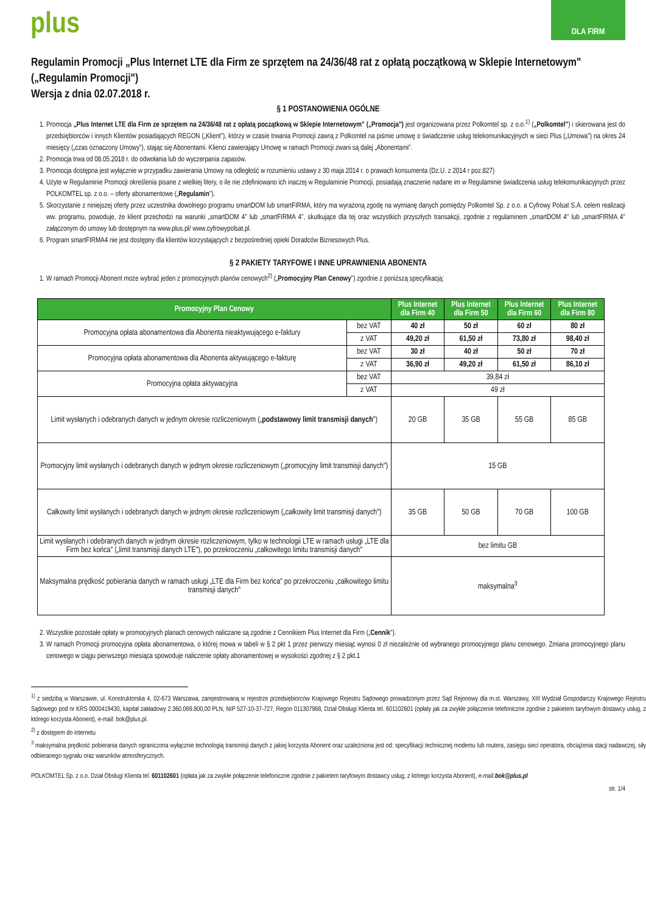plus
DLA FIRM
Regulamin Promocji „Plus Internet LTE dla Firm ze sprzętem na 24/36/48 rat z opłatą początkową w Sklepie Internetowym" („Regulamin Promocji")
Wersja z dnia 02.07.2018 r.
§ 1 POSTANOWIENIA OGÓLNE
1. Promocja „Plus Internet LTE dla Firm ze sprzętem na 24/36/48 rat z opłatą początkową w Sklepie Internetowym" („Promocja") jest organizowana przez Polkomtel sp. z o.o.<sup>1)</sup> („Polkomtel") i skierowana jest do przedsiębiorców i innych Klientów posiadających REGON („Klient"), którzy w czasie trwania Promocji zawrą z Polkomtel na piśmie umowę o świadczenie usług telekomunikacyjnych w sieci Plus („Umowa") na okres 24 miesięcy („czas oznaczony Umowy"), stając się Abonentami. Klienci zawierający Umowę w ramach Promocji zwani są dalej „Abonentami".
2. Promocja trwa od 08.05.2018 r. do odwołania lub do wyczerpania zapasów.
3. Promocja dostępna jest wyłącznie w przypadku zawierania Umowy na odległość w rozumieniu ustawy z 30 maja 2014 r. o prawach konsumenta (Dz.U. z 2014 r poz.827)
4. Użyte w Regulaminie Promocji określenia pisane z wielkiej litery, o ile nie zdefiniowano ich inaczej w Regulaminie Promocji, posiadają znaczenie nadane im w Regulaminie świadczenia usług telekomunikacyjnych przez POLKOMTEL sp. z o.o. – oferty abonamentowe („Regulamin").
5. Skorzystanie z niniejszej oferty przez uczestnika dowolnego programu smartDOM lub smartFIRMA, który ma wyrażoną zgodę na wymianę danych pomiędzy Polkomtel Sp. z o.o. a Cyfrowy Polsat S.A. celem realizacji ww. programu, powoduje, że klient przechodzi na warunki „smartDOM 4" lub „smartFIRMA 4", skutkujące dla tej oraz wszystkich przyszłych transakcji, zgodnie z regulaminem „smartDOM 4" lub „smartFIRMA 4" załączonym do umowy lub dostępnym na www.plus.pl/ www.cyfrowypolsat.pl.
6. Program smartFIRMA4 nie jest dostępny dla klientów korzystających z bezpośredniej opieki Doradców Biznesowych Plus.
§ 2 PAKIETY TARYFOWE I INNE UPRAWNIENIA ABONENTA
1. W ramach Promocji Abonent może wybrać jeden z promocyjnych planów cenowych<sup>2)</sup> („Promocyjny Plan Cenowy") zgodnie z poniższą specyfikacją:
| Promocyjny Plan Cenowy | | Plus Internet dla Firm 40 | Plus Internet dla Firm 50 | Plus Internet dla Firm 60 | Plus Internet dla Firm 80 |
| --- | --- | --- | --- | --- | --- |
| Promocyjna opłata abonamentowa dla Abonenta nieaktywującego e-faktury | bez VAT | 40 zł | 50 zł | 60 zł | 80 zł |
| | z VAT | 49,20 zł | 61,50 zł | 73,80 zł | 98,40 zł |
| Promocyjna opłata abonamentowa dla Abonenta aktywującego e-fakturę | bez VAT | 30 zł | 40 zł | 50 zł | 70 zł |
| | z VAT | 36,90 zł | 49,20 zł | 61,50 zł | 86,10 zł |
| Promocyjna opłata aktywacyjna | bez VAT | 39,84 zł | | | |
| | z VAT | 49 zł | | | |
| Limit wysłanych i odebranych danych w jednym okresie rozliczeniowym („ podstawowy limit transmisji danych ") | | 20 GB | 35 GB | 55 GB | 85 GB |
| Promocyjny limit wysłanych i odebranych danych w jednym okresie rozliczeniowym („promocyjny limit transmisji danych") | | 15 GB | | | |
| Całkowity limit wysłanych i odebranych danych w jednym okresie rozliczeniowym („całkowity limit transmisji danych") | | 35 GB | 50 GB | 70 GB | 100 GB |
| Limit wysłanych i odebranych danych w jednym okresie rozliczeniowym, tylko w technologii LTE w ramach usługi „LTE dla Firm bez końca" („limit transmisji danych LTE"), po przekroczeniu „całkowitego limitu transmisji danych" | | bez limitu GB | | | |
| Maksymalna prędkość pobierania danych w ramach usługi „LTE dla Firm bez końca" po przekroczeniu „całkowitego limitu transmisji danych" | | maksymalna<sup>3</sup> | | | |
2. Wszystkie pozostałe opłaty w promocyjnych planach cenowych naliczane są zgodnie z Cennikiem Plus Internet dla Firm („Cennik").
3. W ramach Promocji promocyjna opłata abonamentowa, o której mowa w tabeli w § 2 pkt 1 przez pierwszy miesiąc wynosi 0 zł niezależnie od wybranego promocyjnego planu cenowego. Zmiana promocyjnego planu cenowego w ciągu pierwszego miesiąca spowoduje naliczenie opłaty abonamentowej w wysokości zgodnej z § 2 pkt.1
<sup>1)</sup> z siedzibą w Warszawie, ul. Konstruktorska 4, 02-673 Warszawa, zarejestrowaną w rejestrze przedsiębiorców Krajowego Rejestru Sądowego prowadzonym przez Sąd Rejonowy dla m.st. Warszawy, XIII Wydział Gospodarczy Krajowego Rejestru Sądowego pod nr KRS 0000419430, kapitał zakładowy 2.360.069.800,00 PLN, NIP 527-10-37-727, Regon 011307968, Dział Obsługi Klienta tel. 601102601 (opłaty jak za zwykłe połączenie telefoniczne zgodnie z pakietem taryfowym dostawcy usług, z którego korzysta Abonent), e-mail: bok@plus.pl.
<sup>2)</sup> z dostępem do internetu
<sup>3</sup> maksymalna prędkość pobierania danych ograniczona wyłącznie technologią transmisji danych z jakiej korzysta Abonent oraz uzależniona jest od: specyfikacji technicznej modemu lub routera, zasięgu sieci operatora, obciążenia stacji nadawczej, siły odbieranego sygnału oraz warunków atmosferycznych.
POLKOMTEL Sp. z o.o. Dział Obsługi Klienta tel. 601102601 (opłata jak za zwykłe połączenie telefoniczne zgodnie z pakietem taryfowym dostawcy usług, z którego korzysta Abonent), e-mail:bok@plus.pl
str. 1/4